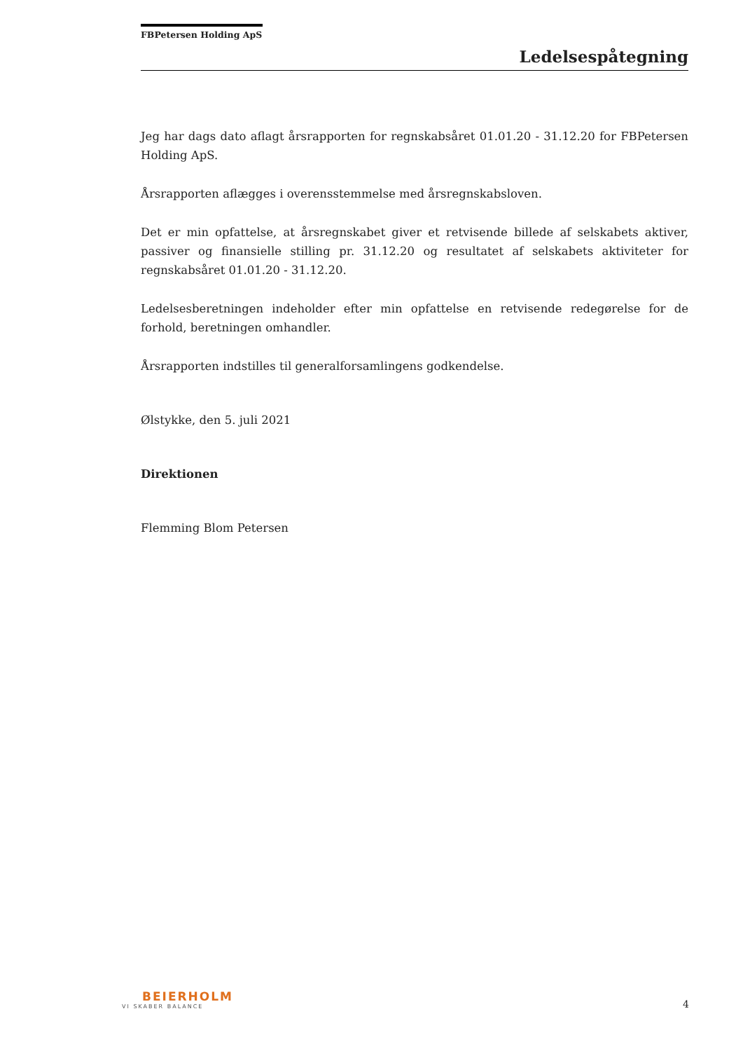FBPetersen Holding ApS
Ledelsespåtegning
Jeg har dags dato aflagt årsrapporten for regnskabsåret 01.01.20 - 31.12.20 for FBPetersen Holding ApS.
Årsrapporten aflægges i overensstemmelse med årsregnskabsloven.
Det er min opfattelse, at årsregnskabet giver et retvisende billede af selskabets aktiver, passiver og finansielle stilling pr. 31.12.20 og resultatet af selskabets aktiviteter for regnskabsåret 01.01.20 - 31.12.20.
Ledelsesberetningen indeholder efter min opfattelse en retvisende redegørelse for de forhold, beretningen omhandler.
Årsrapporten indstilles til generalforsamlingens godkendelse.
Ølstykke, den 5. juli 2021
Direktionen
Flemming Blom Petersen
BEIERHOLM
VI SKABER BALANCE
4